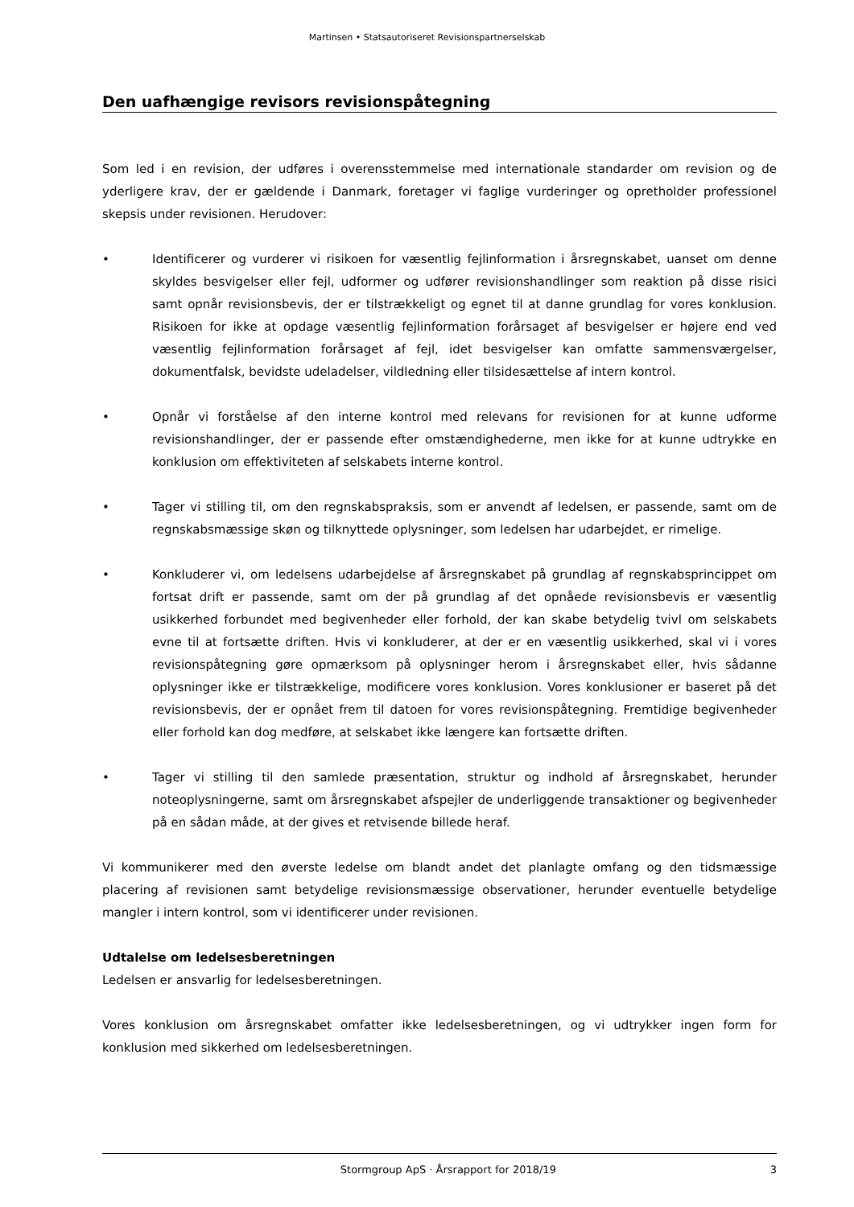Martinsen • Statsautoriseret Revisionspartnerselskab
Den uafhængige revisors revisionspåtegning
Som led i en revision, der udføres i overensstemmelse med internationale standarder om revision og de yderligere krav, der er gældende i Danmark, foretager vi faglige vurderinger og opretholder professionel skepsis under revisionen. Herudover:
• Identificerer og vurderer vi risikoen for væsentlig fejlinformation i årsregnskabet, uanset om denne skyldes besvigelser eller fejl, udformer og udfører revisionshandlinger som reaktion på disse risici samt opnår revisionsbevis, der er tilstrækkeligt og egnet til at danne grundlag for vores konklusion. Risikoen for ikke at opdage væsentlig fejlinformation forårsaget af besvigelser er højere end ved væsentlig fejlinformation forårsaget af fejl, idet besvigelser kan omfatte sammensværgelser, dokumentfalsk, bevidste udeladelser, vildledning eller tilsidesættelse af intern kontrol.
• Opnår vi forståelse af den interne kontrol med relevans for revisionen for at kunne udforme revisionshandlinger, der er passende efter omstændighederne, men ikke for at kunne udtrykke en konklusion om effektiviteten af selskabets interne kontrol.
• Tager vi stilling til, om den regnskabspraksis, som er anvendt af ledelsen, er passende, samt om de regnskabsmæssige skøn og tilknyttede oplysninger, som ledelsen har udarbejdet, er rimelige.
• Konkluderer vi, om ledelsens udarbejdelse af årsregnskabet på grundlag af regnskabsprincippet om fortsat drift er passende, samt om der på grundlag af det opnåede revisionsbevis er væsentlig usikkerhed forbundet med begivenheder eller forhold, der kan skabe betydelig tvivl om selskabets evne til at fortsætte driften. Hvis vi konkluderer, at der er en væsentlig usikkerhed, skal vi i vores revisionspåtegning gøre opmærksom på oplysninger herom i årsregnskabet eller, hvis sådanne oplysninger ikke er tilstrækkelige, modificere vores konklusion. Vores konklusioner er baseret på det revisionsbevis, der er opnået frem til datoen for vores revisionspåtegning. Fremtidige begivenheder eller forhold kan dog medføre, at selskabet ikke længere kan fortsætte driften.
• Tager vi stilling til den samlede præsentation, struktur og indhold af årsregnskabet, herunder noteoplysningerne, samt om årsregnskabet afspejler de underliggende transaktioner og begivenheder på en sådan måde, at der gives et retvisende billede heraf.
Vi kommunikerer med den øverste ledelse om blandt andet det planlagte omfang og den tidsmæssige placering af revisionen samt betydelige revisionsmæssige observationer, herunder eventuelle betydelige mangler i intern kontrol, som vi identificerer under revisionen.
Udtalelse om ledelsesberetningen
Ledelsen er ansvarlig for ledelsesberetningen.
Vores konklusion om årsregnskabet omfatter ikke ledelsesberetningen, og vi udtrykker ingen form for konklusion med sikkerhed om ledelsesberetningen.
Stormgroup ApS · Årsrapport for 2018/19 3